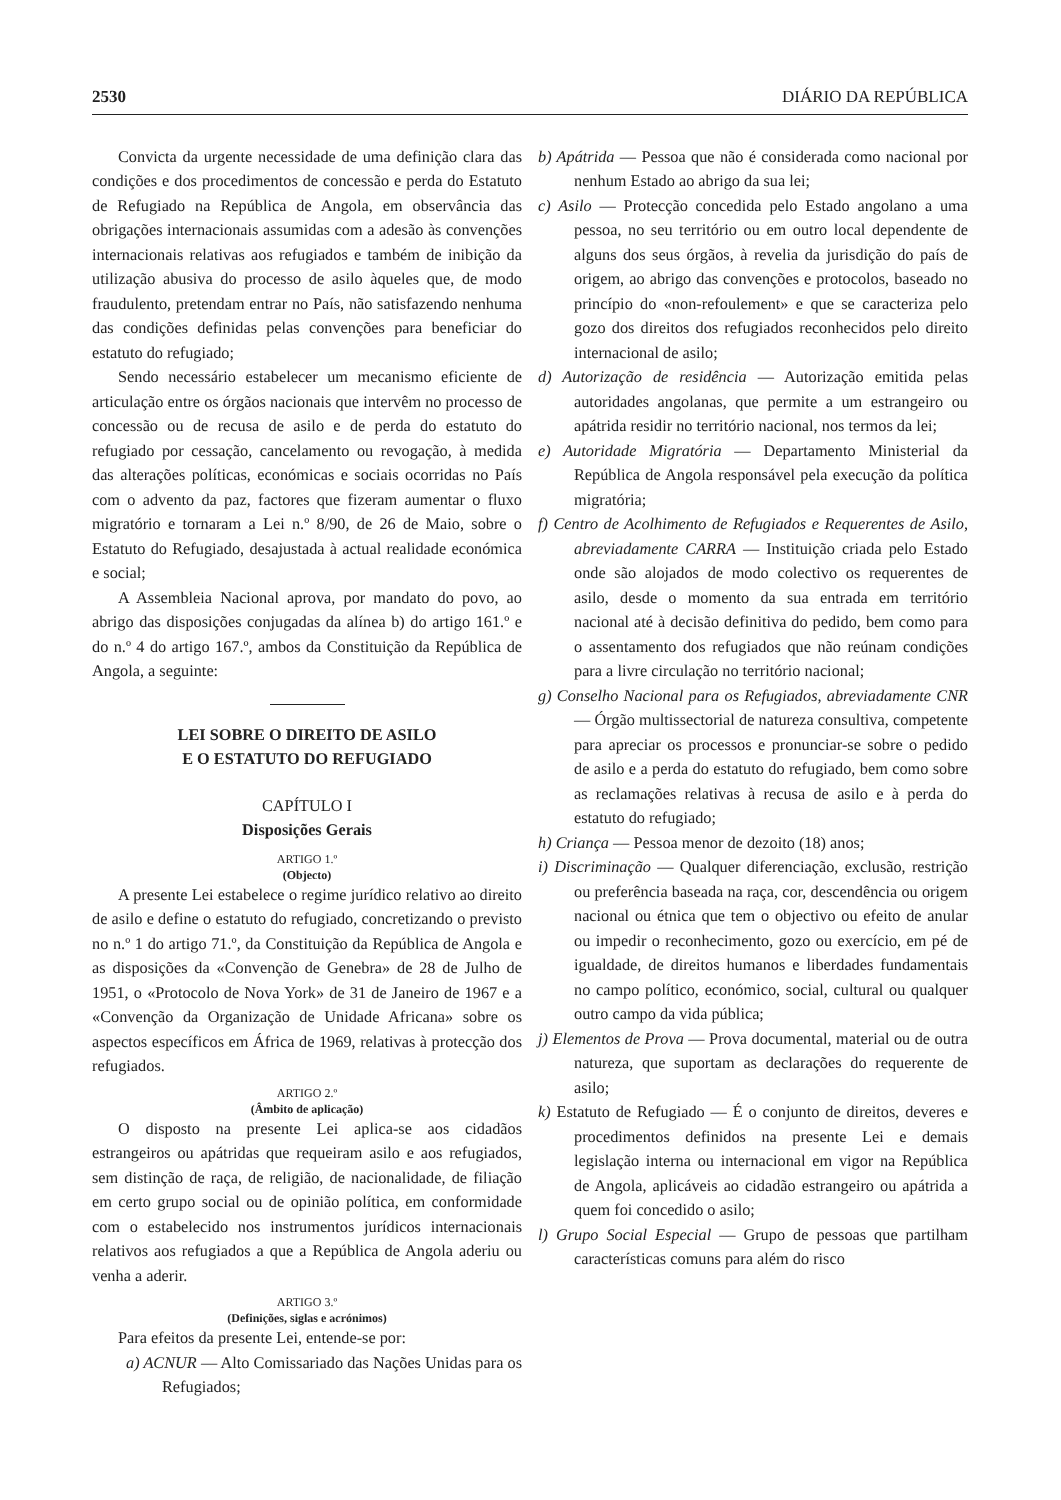2530 DIÁRIO DA REPÚBLICA
Convicta da urgente necessidade de uma definição clara das condições e dos procedimentos de concessão e perda do Estatuto de Refugiado na República de Angola, em observância das obrigações internacionais assumidas com a adesão às convenções internacionais relativas aos refugiados e também de inibição da utilização abusiva do processo de asilo àqueles que, de modo fraudulento, pretendam entrar no País, não satisfazendo nenhuma das condições definidas pelas convenções para beneficiar do estatuto do refugiado;
Sendo necessário estabelecer um mecanismo eficiente de articulação entre os órgãos nacionais que intervêm no processo de concessão ou de recusa de asilo e de perda do estatuto do refugiado por cessação, cancelamento ou revogação, à medida das alterações políticas, económicas e sociais ocorridas no País com o advento da paz, factores que fizeram aumentar o fluxo migratório e tornaram a Lei n.º 8/90, de 26 de Maio, sobre o Estatuto do Refugiado, desajustada à actual realidade económica e social;
A Assembleia Nacional aprova, por mandato do povo, ao abrigo das disposições conjugadas da alínea b) do artigo 161.º e do n.º 4 do artigo 167.º, ambos da Constituição da República de Angola, a seguinte:
LEI SOBRE O DIREITO DE ASILO
E O ESTATUTO DO REFUGIADO
CAPÍTULO I
Disposições Gerais
ARTIGO 1.º
(Objecto)
A presente Lei estabelece o regime jurídico relativo ao direito de asilo e define o estatuto do refugiado, concretizando o previsto no n.º 1 do artigo 71.º, da Constituição da República de Angola e as disposições da «Convenção de Genebra» de 28 de Julho de 1951, o «Protocolo de Nova York» de 31 de Janeiro de 1967 e a «Convenção da Organização de Unidade Africana» sobre os aspectos específicos em África de 1969, relativas à protecção dos refugiados.
ARTIGO 2.º
(Âmbito de aplicação)
O disposto na presente Lei aplica-se aos cidadãos estrangeiros ou apátridas que requeiram asilo e aos refugiados, sem distinção de raça, de religião, de nacionalidade, de filiação em certo grupo social ou de opinião política, em conformidade com o estabelecido nos instrumentos jurídicos internacionais relativos aos refugiados a que a República de Angola aderiu ou venha a aderir.
ARTIGO 3.º
(Definições, siglas e acrónimos)
Para efeitos da presente Lei, entende-se por:
a) ACNUR — Alto Comissariado das Nações Unidas para os Refugiados;
b) Apátrida — Pessoa que não é considerada como nacional por nenhum Estado ao abrigo da sua lei;
c) Asilo — Protecção concedida pelo Estado angolano a uma pessoa, no seu território ou em outro local dependente de alguns dos seus órgãos, à revelia da jurisdição do país de origem, ao abrigo das convenções e protocolos, baseado no princípio do «non-refoulement» e que se caracteriza pelo gozo dos direitos dos refugiados reconhecidos pelo direito internacional de asilo;
d) Autorização de residência — Autorização emitida pelas autoridades angolanas, que permite a um estrangeiro ou apátrida residir no território nacional, nos termos da lei;
e) Autoridade Migratória — Departamento Ministerial da República de Angola responsável pela execução da política migratória;
f) Centro de Acolhimento de Refugiados e Requerentes de Asilo, abreviadamente CARRA — Instituição criada pelo Estado onde são alojados de modo colectivo os requerentes de asilo, desde o momento da sua entrada em território nacional até à decisão definitiva do pedido, bem como para o assentamento dos refugiados que não reúnam condições para a livre circulação no território nacional;
g) Conselho Nacional para os Refugiados, abreviadamente CNR — Órgão multissectorial de natureza consultiva, competente para apreciar os processos e pronunciar-se sobre o pedido de asilo e a perda do estatuto do refugiado, bem como sobre as reclamações relativas à recusa de asilo e à perda do estatuto do refugiado;
h) Criança — Pessoa menor de dezoito (18) anos;
i) Discriminação — Qualquer diferenciação, exclusão, restrição ou preferência baseada na raça, cor, descendência ou origem nacional ou étnica que tem o objectivo ou efeito de anular ou impedir o reconhecimento, gozo ou exercício, em pé de igualdade, de direitos humanos e liberdades fundamentais no campo político, económico, social, cultural ou qualquer outro campo da vida pública;
j) Elementos de Prova — Prova documental, material ou de outra natureza, que suportam as declarações do requerente de asilo;
k) Estatuto de Refugiado — É o conjunto de direitos, deveres e procedimentos definidos na presente Lei e demais legislação interna ou internacional em vigor na República de Angola, aplicáveis ao cidadão estrangeiro ou apátrida a quem foi concedido o asilo;
l) Grupo Social Especial — Grupo de pessoas que partilham características comuns para além do risco